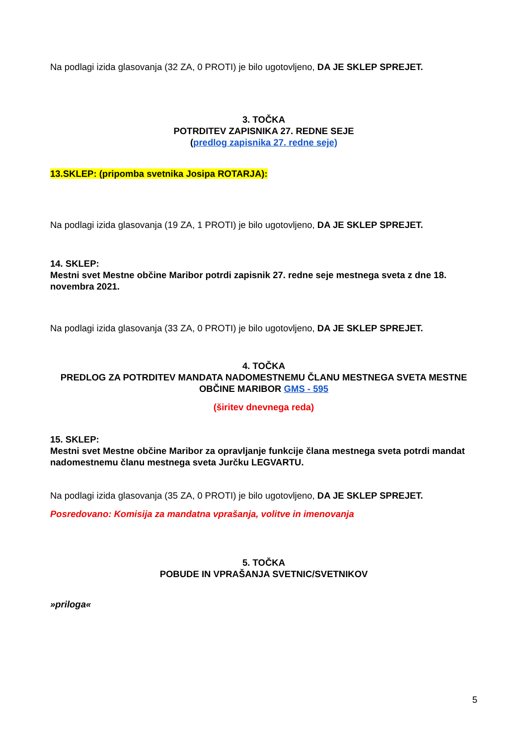Na podlagi izida glasovanja (32 ZA, 0 PROTI) je bilo ugotovljeno, DA JE SKLEP SPREJET.
3. TOČKA
POTRDITEV ZAPISNIKA 27. REDNE SEJE
(predlog zapisnika 27. redne seje)
13.SKLEP: (pripomba svetnika Josipa ROTARJA):
Na podlagi izida glasovanja (19 ZA, 1 PROTI) je bilo ugotovljeno, DA JE SKLEP SPREJET.
14. SKLEP:
Mestni svet Mestne občine Maribor potrdi zapisnik 27. redne seje mestnega sveta z dne 18. novembra 2021.
Na podlagi izida glasovanja (33 ZA, 0 PROTI) je bilo ugotovljeno, DA JE SKLEP SPREJET.
4. TOČKA
PREDLOG ZA POTRDITEV MANDATA NADOMESTNEMU ČLANU MESTNEGA SVETA MESTNE OBČINE MARIBOR GMS - 595
(širitev dnevnega reda)
15. SKLEP:
Mestni svet Mestne občine Maribor za opravljanje funkcije člana mestnega sveta potrdi mandat nadomestnemu članu mestnega sveta Jurčku LEGVARTU.
Na podlagi izida glasovanja (35 ZA, 0 PROTI) je bilo ugotovljeno, DA JE SKLEP SPREJET.
Posredovano: Komisija za mandatna vprašanja, volitve in imenovanja
5. TOČKA
POBUDE IN VPRAŠANJA SVETNIC/SVETNIKOV
»priloga«
5